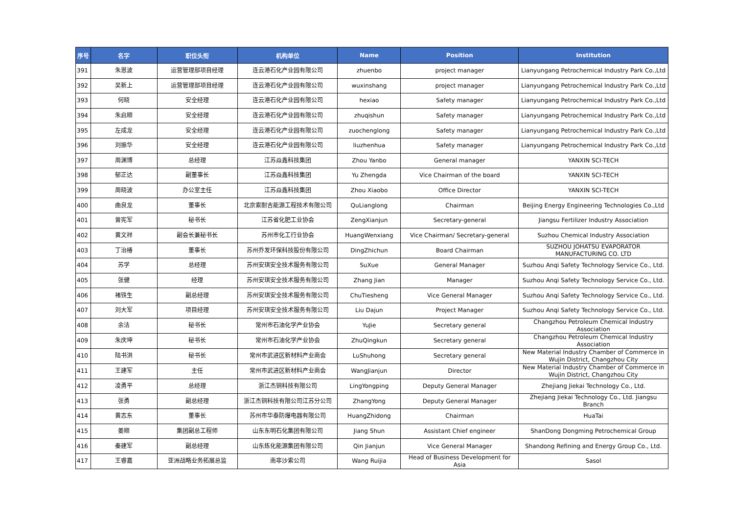| 序号 | 名字 | 职位头衔 | 机构单位 | Name | Position | Institution |
| --- | --- | --- | --- | --- | --- | --- |
| 391 | 朱恩波 | 运营管理部项目经理 | 连云港石化产业园有限公司 | zhuenbo | project manager | Lianyungang Petrochemical Industry Park Co.,Ltd |
| 392 | 吴新上 | 运营管理部项目经理 | 连云港石化产业园有限公司 | wuxinshang | project manager | Lianyungang Petrochemical Industry Park Co.,Ltd |
| 393 | 何晓 | 安全经理 | 连云港石化产业园有限公司 | hexiao | Safety manager | Lianyungang Petrochemical Industry Park Co.,Ltd |
| 394 | 朱启顺 | 安全经理 | 连云港石化产业园有限公司 | zhuqishun | Safety manager | Lianyungang Petrochemical Industry Park Co.,Ltd |
| 395 | 左成龙 | 安全经理 | 连云港石化产业园有限公司 | zuochenglong | Safety manager | Lianyungang Petrochemical Industry Park Co.,Ltd |
| 396 | 刘振华 | 安全经理 | 连云港石化产业园有限公司 | liuzhenhua | Safety manager | Lianyungang Petrochemical Industry Park Co.,Ltd |
| 397 | 周渊博 | 总经理 | 江苏焱鑫科技集团 | Zhou Yanbo | General manager | YANXIN SCI-TECH |
| 398 | 郁正达 | 副董事长 | 江苏焱鑫科技集团 | Yu Zhengda | Vice Chairman of the board | YANXIN SCI-TECH |
| 399 | 周晓波 | 办公室主任 | 江苏焱鑫科技集团 | Zhou Xiaobo | Office Director | YANXIN SCI-TECH |
| 400 | 曲良龙 | 董事长 | 北京索耐吉能源工程技术有限公司 | QuLianglong | Chairman | Beijing Energy Engineering Technologies Co.,Ltd |
| 401 | 曾宪军 | 秘书长 | 江苏省化肥工业协会 | ZengXianjun | Secretary-general | Jiangsu Fertilizer Industry Association |
| 402 | 黄文祥 | 副会长兼秘书长 | 苏州市化工行业协会 | HuangWenxiang | Vice Chairman/ Secretary-general | Suzhou Chemical Industry Association |
| 403 | 丁治椿 | 董事长 | 苏州乔发环保科技股份有限公司 | DingZhichun | Board Chairman | SUZHOU JOHATSU EVAPORATOR MANUFACTURING CO. LTD |
| 404 | 苏学 | 总经理 | 苏州安琪安全技术服务有限公司 | SuXue | General Manager | Suzhou Anqi Safety Technology Service Co., Ltd. |
| 405 | 张健 | 经理 | 苏州安琪安全技术服务有限公司 | Zhang Jian | Manager | Suzhou Anqi Safety Technology Service Co., Ltd. |
| 406 | 褚铁生 | 副总经理 | 苏州安琪安全技术服务有限公司 | ChuTiesheng | Vice General Manager | Suzhou Anqi Safety Technology Service Co., Ltd. |
| 407 | 刘大军 | 项目经理 | 苏州安琪安全技术服务有限公司 | Liu Dajun | Project Manager | Suzhou Anqi Safety Technology Service Co., Ltd. |
| 408 | 余洁 | 秘书长 | 常州市石油化学产业协会 | YuJie | Secretary general | Changzhou Petroleum Chemical Industry Association |
| 409 | 朱庆坤 | 秘书长 | 常州市石油化学产业协会 | ZhuQingkun | Secretary general | Changzhou Petroleum Chemical Industry Association |
| 410 | 陆书洪 | 秘书长 | 常州市武进区新材料产业商会 | LuShuhong | Secretary general | New Material Industry Chamber of Commerce in Wujin District, Changzhou City |
| 411 | 王建军 | 主任 | 常州市武进区新材料产业商会 | WangJianjun | Director | New Material Industry Chamber of Commerce in Wujin District, Changzhou City |
| 412 | 凌勇平 | 总经理 | 浙江杰铜科技有限公司 | LingYongping | Deputy General Manager | Zhejiang Jiekai Technology Co., Ltd. |
| 413 | 张勇 | 副总经理 | 浙江杰铜科技有限公司江苏分公司 | ZhangYong | Deputy General Manager | Zhejiang Jiekai Technology Co., Ltd. Jiangsu Branch |
| 414 | 黄志东 | 董事长 | 苏州市华泰防爆电器有限公司 | HuangZhidong | Chairman | HuaTai |
| 415 | 姜顺 | 集团副总工程师 | 山东东明石化集团有限公司 | Jiang Shun | Assistant Chief engineer | ShanDong Dongming Petrochemical Group |
| 416 | 秦建军 | 副总经理 | 山东炼化能源集团有限公司 | Qin Jianjun | Vice General Manager | Shandong Refining and Energy Group Co., Ltd. |
| 417 | 王睿嘉 | 亚洲战略业务拓展总监 | 南非沙索公司 | Wang Ruijia | Head of Business Development for Asia | Sasol |